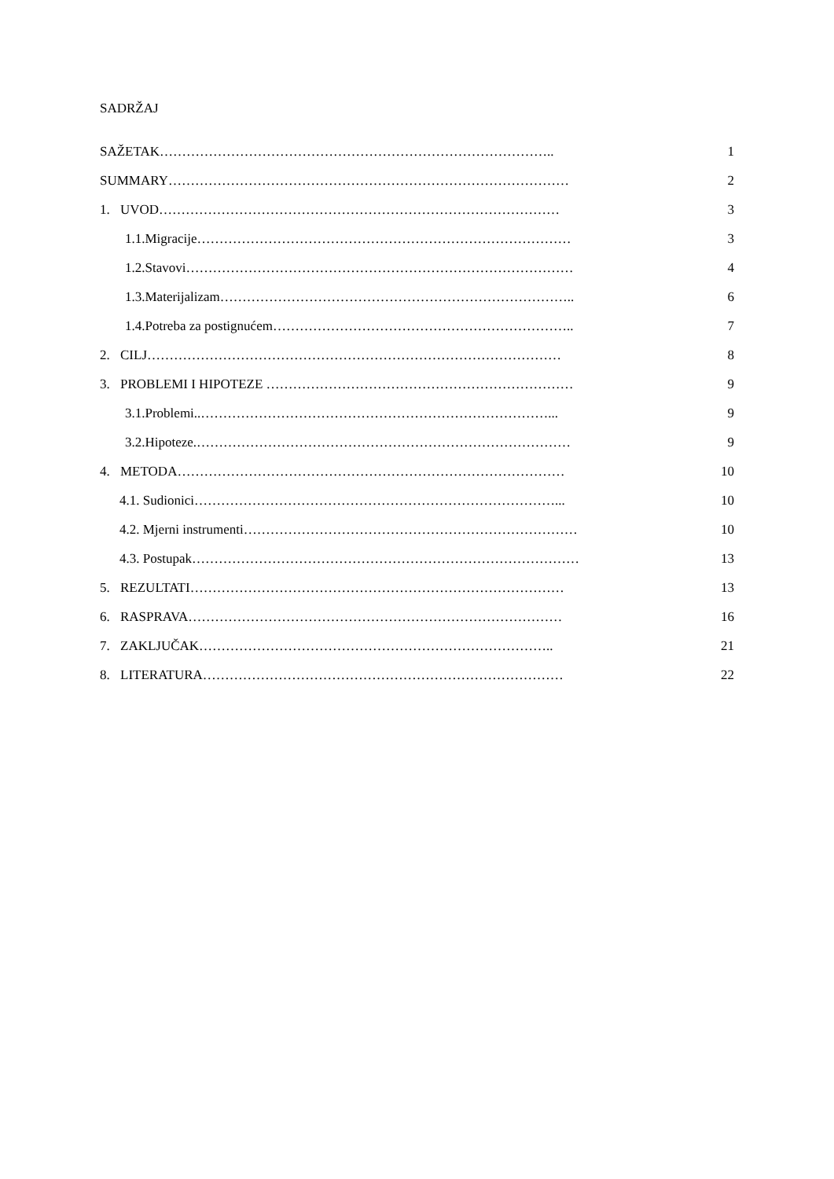SADRŽAJ
SAŽETAK…………………………………………………………………………….. 1
SUMMARY……………………………………………………………………………… 2
1. UVOD……………………………………………………………………………… 3
1.1.Migracije………………………………………………………………………… 3
1.2.Stavovi…………………………………………………………………………… 4
1.3.Materijalizam…………………………………………………………………….. 6
1.4.Potreba za postignućem………………………………………………………….. 7
2. CILJ………………………………………………………………………………… 8
3. PROBLEMI I HIPOTEZE …………………………………………………………… 9
3.1.Problemi..……………………………………………………………………... 9
3.2.Hipoteze.………………………………………………………………………… 9
4. METODA…………………………………………………………………………… 10
4.1. Sudionici………………………………………………………………………... 10
4.2. Mjerni instrumenti………………………………………………………………… 10
4.3. Postupak…………………………………………………………………………… 13
5. REZULTATI………………………………………………………………………… 13
6. RASPRAVA………………………………………………………………………… 16
7. ZAKLJUČAK…………………………………………………………………….. 21
8. LITERATURA……………………………………………………………………… 22